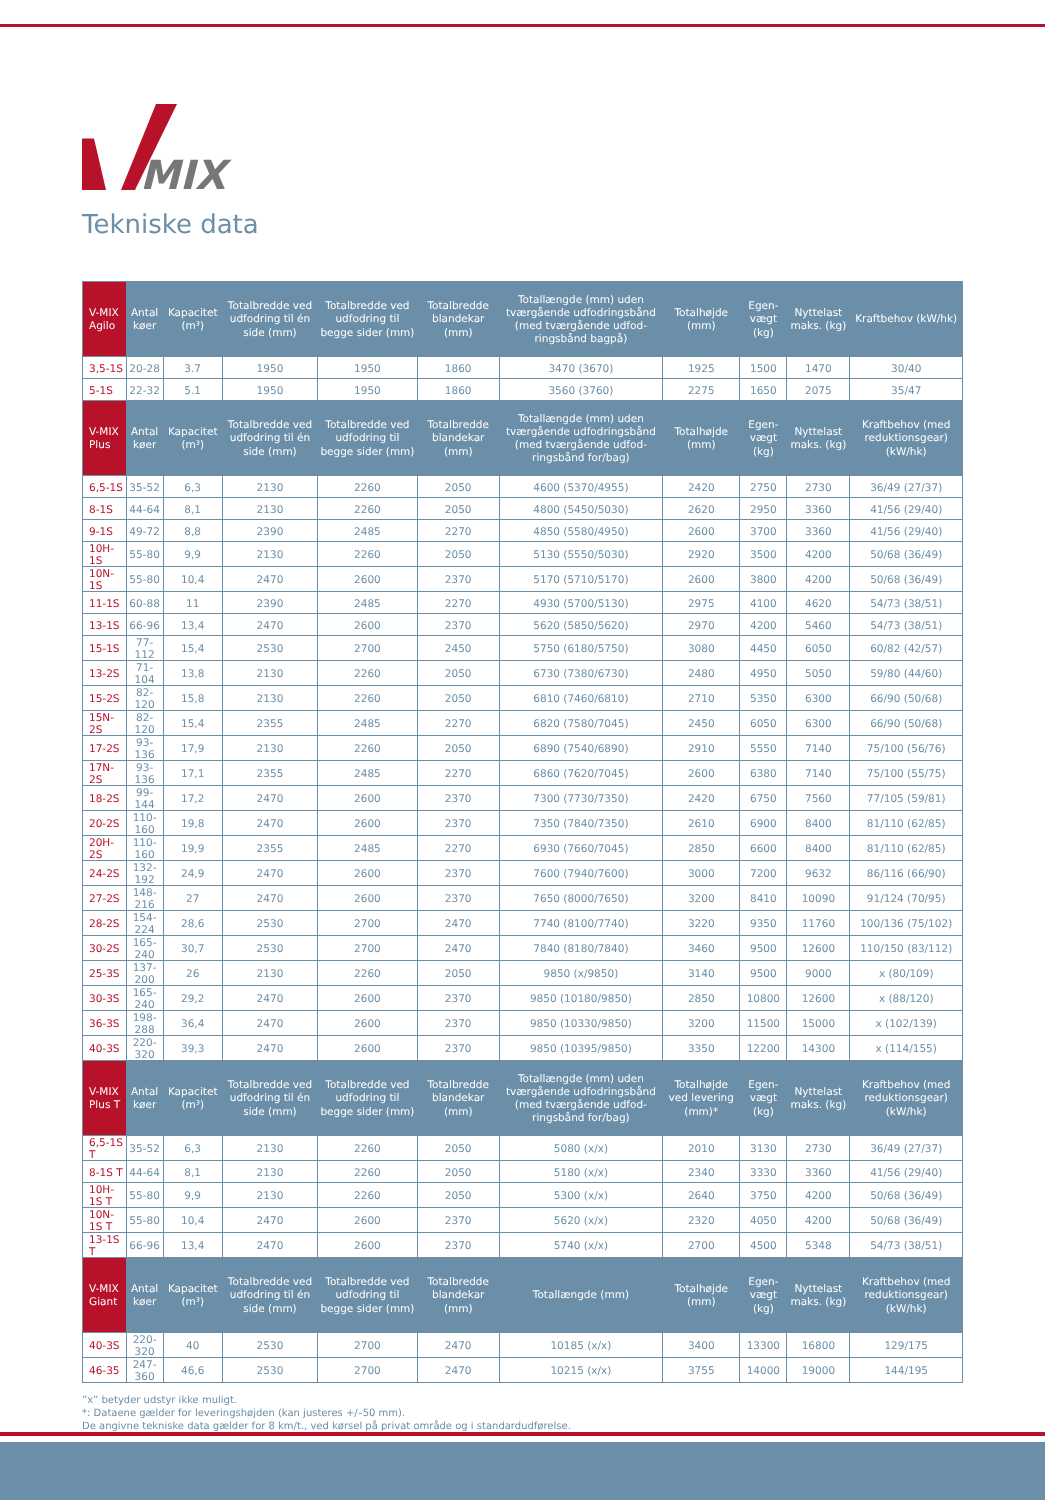MIX
Tekniske data
| V-MIX Agilo | Antal køer | Kapacitet (m³) | Totalbredde ved udfodring til én side (mm) | Totalbredde ved udfodring til begge sider (mm) | Totalbredde blandekar (mm) | Totallængde (mm) uden tværgående udfodringsbånd (med tværgående udfod-ringsbånd bagpå) | Totalhøjde (mm) | Egen-vægt (kg) | Nyttelast maks. (kg) | Kraftbehov (kW/hk) |
| --- | --- | --- | --- | --- | --- | --- | --- | --- | --- | --- |
| 3,5-1S | 20-28 | 3.7 | 1950 | 1950 | 1860 | 3470 (3670) | 1925 | 1500 | 1470 | 30/40 |
| 5-1S | 22-32 | 5.1 | 1950 | 1950 | 1860 | 3560 (3760) | 2275 | 1650 | 2075 | 35/47 |
| V-MIX Plus | Antal køer | Kapacitet (m³) | Totalbredde ved udfodring til én side (mm) | Totalbredde ved udfodring til begge sider (mm) | Totalbredde blandekar (mm) | Totallængde (mm) uden tværgående udfodringsbånd (med tværgående udfod-ringsbånd for/bag) | Totalhøjde (mm) | Egen-vægt (kg) | Nyttelast maks. (kg) | Kraftbehov (med reduktionsgear) (kW/hk) |
| 6,5-1S | 35-52 | 6,3 | 2130 | 2260 | 2050 | 4600 (5370/4955) | 2420 | 2750 | 2730 | 36/49 (27/37) |
| 8-1S | 44-64 | 8,1 | 2130 | 2260 | 2050 | 4800 (5450/5030) | 2620 | 2950 | 3360 | 41/56 (29/40) |
| 9-1S | 49-72 | 8,8 | 2390 | 2485 | 2270 | 4850 (5580/4950) | 2600 | 3700 | 3360 | 41/56 (29/40) |
| 10H-1S | 55-80 | 9,9 | 2130 | 2260 | 2050 | 5130 (5550/5030) | 2920 | 3500 | 4200 | 50/68 (36/49) |
| 10N-1S | 55-80 | 10,4 | 2470 | 2600 | 2370 | 5170 (5710/5170) | 2600 | 3800 | 4200 | 50/68 (36/49) |
| 11-1S | 60-88 | 11 | 2390 | 2485 | 2270 | 4930 (5700/5130) | 2975 | 4100 | 4620 | 54/73 (38/51) |
| 13-1S | 66-96 | 13,4 | 2470 | 2600 | 2370 | 5620 (5850/5620) | 2970 | 4200 | 5460 | 54/73 (38/51) |
| 15-1S | 77-112 | 15,4 | 2530 | 2700 | 2450 | 5750 (6180/5750) | 3080 | 4450 | 6050 | 60/82 (42/57) |
| 13-2S | 71-104 | 13,8 | 2130 | 2260 | 2050 | 6730 (7380/6730) | 2480 | 4950 | 5050 | 59/80 (44/60) |
| 15-2S | 82-120 | 15,8 | 2130 | 2260 | 2050 | 6810 (7460/6810) | 2710 | 5350 | 6300 | 66/90 (50/68) |
| 15N-2S | 82-120 | 15,4 | 2355 | 2485 | 2270 | 6820 (7580/7045) | 2450 | 6050 | 6300 | 66/90 (50/68) |
| 17-2S | 93-136 | 17,9 | 2130 | 2260 | 2050 | 6890 (7540/6890) | 2910 | 5550 | 7140 | 75/100 (56/76) |
| 17N-2S | 93-136 | 17,1 | 2355 | 2485 | 2270 | 6860 (7620/7045) | 2600 | 6380 | 7140 | 75/100 (55/75) |
| 18-2S | 99-144 | 17,2 | 2470 | 2600 | 2370 | 7300 (7730/7350) | 2420 | 6750 | 7560 | 77/105 (59/81) |
| 20-2S | 110-160 | 19,8 | 2470 | 2600 | 2370 | 7350 (7840/7350) | 2610 | 6900 | 8400 | 81/110 (62/85) |
| 20H-2S | 110-160 | 19,9 | 2355 | 2485 | 2270 | 6930 (7660/7045) | 2850 | 6600 | 8400 | 81/110 (62/85) |
| 24-2S | 132-192 | 24,9 | 2470 | 2600 | 2370 | 7600 (7940/7600) | 3000 | 7200 | 9632 | 86/116 (66/90) |
| 27-2S | 148-216 | 27 | 2470 | 2600 | 2370 | 7650 (8000/7650) | 3200 | 8410 | 10090 | 91/124 (70/95) |
| 28-2S | 154-224 | 28,6 | 2530 | 2700 | 2470 | 7740 (8100/7740) | 3220 | 9350 | 11760 | 100/136 (75/102) |
| 30-2S | 165-240 | 30,7 | 2530 | 2700 | 2470 | 7840 (8180/7840) | 3460 | 9500 | 12600 | 110/150 (83/112) |
| 25-3S | 137-200 | 26 | 2130 | 2260 | 2050 | 9850 (x/9850) | 3140 | 9500 | 9000 | x (80/109) |
| 30-3S | 165-240 | 29,2 | 2470 | 2600 | 2370 | 9850 (10180/9850) | 2850 | 10800 | 12600 | x (88/120) |
| 36-3S | 198-288 | 36,4 | 2470 | 2600 | 2370 | 9850 (10330/9850) | 3200 | 11500 | 15000 | x (102/139) |
| 40-3S | 220-320 | 39,3 | 2470 | 2600 | 2370 | 9850 (10395/9850) | 3350 | 12200 | 14300 | x (114/155) |
| V-MIX Plus T | Antal køer | Kapacitet (m³) | Totalbredde ved udfodring til én side (mm) | Totalbredde ved udfodring til begge sider (mm) | Totalbredde blandekar (mm) | Totallængde (mm) uden tværgående udfodringsbånd (med tværgående udfod-ringsbånd for/bag) | Totalhøjde ved levering (mm)* | Egen-vægt (kg) | Nyttelast maks. (kg) | Kraftbehov (med reduktionsgear) (kW/hk) |
| 6,5-1S T | 35-52 | 6,3 | 2130 | 2260 | 2050 | 5080 (x/x) | 2010 | 3130 | 2730 | 36/49 (27/37) |
| 8-1S T | 44-64 | 8,1 | 2130 | 2260 | 2050 | 5180 (x/x) | 2340 | 3330 | 3360 | 41/56 (29/40) |
| 10H-1S T | 55-80 | 9,9 | 2130 | 2260 | 2050 | 5300 (x/x) | 2640 | 3750 | 4200 | 50/68 (36/49) |
| 10N-1S T | 55-80 | 10,4 | 2470 | 2600 | 2370 | 5620 (x/x) | 2320 | 4050 | 4200 | 50/68 (36/49) |
| 13-1S T | 66-96 | 13,4 | 2470 | 2600 | 2370 | 5740 (x/x) | 2700 | 4500 | 5348 | 54/73 (38/51) |
| V-MIX Giant | Antal køer | Kapacitet (m³) | Totalbredde ved udfodring til én side (mm) | Totalbredde ved udfodring til begge sider (mm) | Totalbredde blandekar (mm) | Totallængde (mm) | Totalhøjde (mm) | Egen-vægt (kg) | Nyttelast maks. (kg) | Kraftbehov (med reduktionsgear) (kW/hk) |
| 40-3S | 220-320 | 40 | 2530 | 2700 | 2470 | 10185 (x/x) | 3400 | 13300 | 16800 | 129/175 |
| 46-35 | 247-360 | 46,6 | 2530 | 2700 | 2470 | 10215 (x/x) | 3755 | 14000 | 19000 | 144/195 |
”x” betyder udstyr ikke muligt.
*: Dataene gælder for leveringshøjden (kan justeres +/–50 mm).
De angivne tekniske data gælder for 8 km/t., ved kørsel på privat område og i standardudførelse.